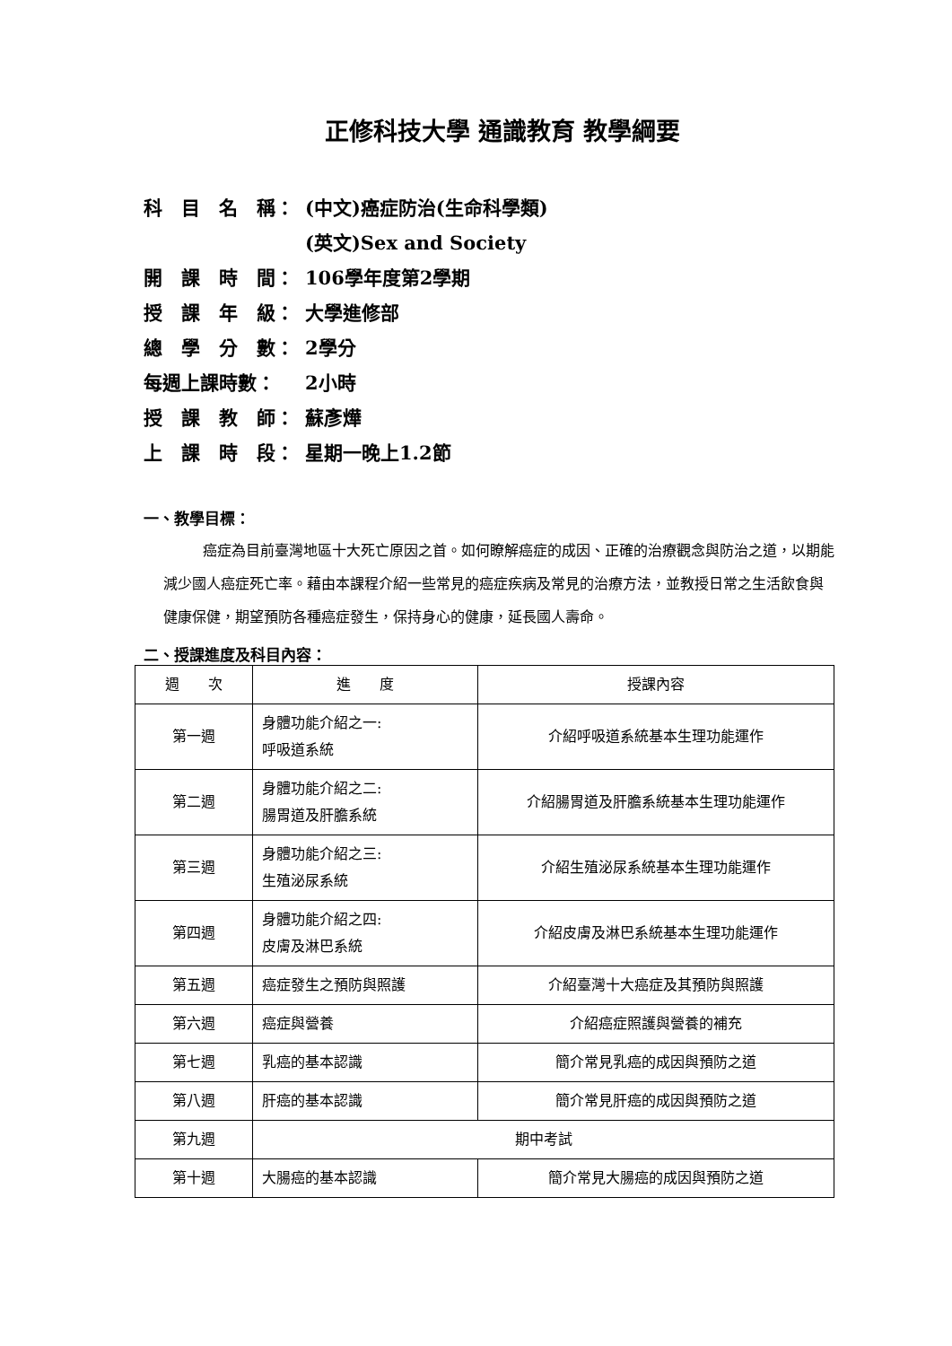正修科技大學 通識教育 教學綱要
科　目　名　稱： (中文)癌症防治(生命科學類)
(英文)Sex and Society
開　課　時　間： 106學年度第2學期
授　課　年　級： 大學進修部
總　學　分　數： 2學分
每週上課時數： 2小時
授　課　教　師： 蘇彥燁
上　課　時　段： 星期一晚上1.2節
一、教學目標：
癌症為目前臺灣地區十大死亡原因之首。如何瞭解癌症的成因、正確的治療觀念與防治之道，以期能減少國人癌症死亡率。藉由本課程介紹一些常見的癌症疾病及常見的治療方法，並教授日常之生活飲食與健康保健，期望預防各種癌症發生，保持身心的健康，延長國人壽命。
二、授課進度及科目內容：
| 週 次 | 進 度 | 授課內容 |
| --- | --- | --- |
| 第一週 | 身體功能介紹之一: 呼吸道系統 | 介紹呼吸道系統基本生理功能運作 |
| 第二週 | 身體功能介紹之二: 腸胃道及肝膽系統 | 介紹腸胃道及肝膽系統基本生理功能運作 |
| 第三週 | 身體功能介紹之三: 生殖泌尿系統 | 介紹生殖泌尿系統基本生理功能運作 |
| 第四週 | 身體功能介紹之四: 皮膚及淋巴系統 | 介紹皮膚及淋巴系統基本生理功能運作 |
| 第五週 | 癌症發生之預防與照護 | 介紹臺灣十大癌症及其預防與照護 |
| 第六週 | 癌症與營養 | 介紹癌症照護與營養的補充 |
| 第七週 | 乳癌的基本認識 | 簡介常見乳癌的成因與預防之道 |
| 第八週 | 肝癌的基本認識 | 簡介常見肝癌的成因與預防之道 |
| 第九週 | 期中考試 | |
| 第十週 | 大腸癌的基本認識 | 簡介常見大腸癌的成因與預防之道 |